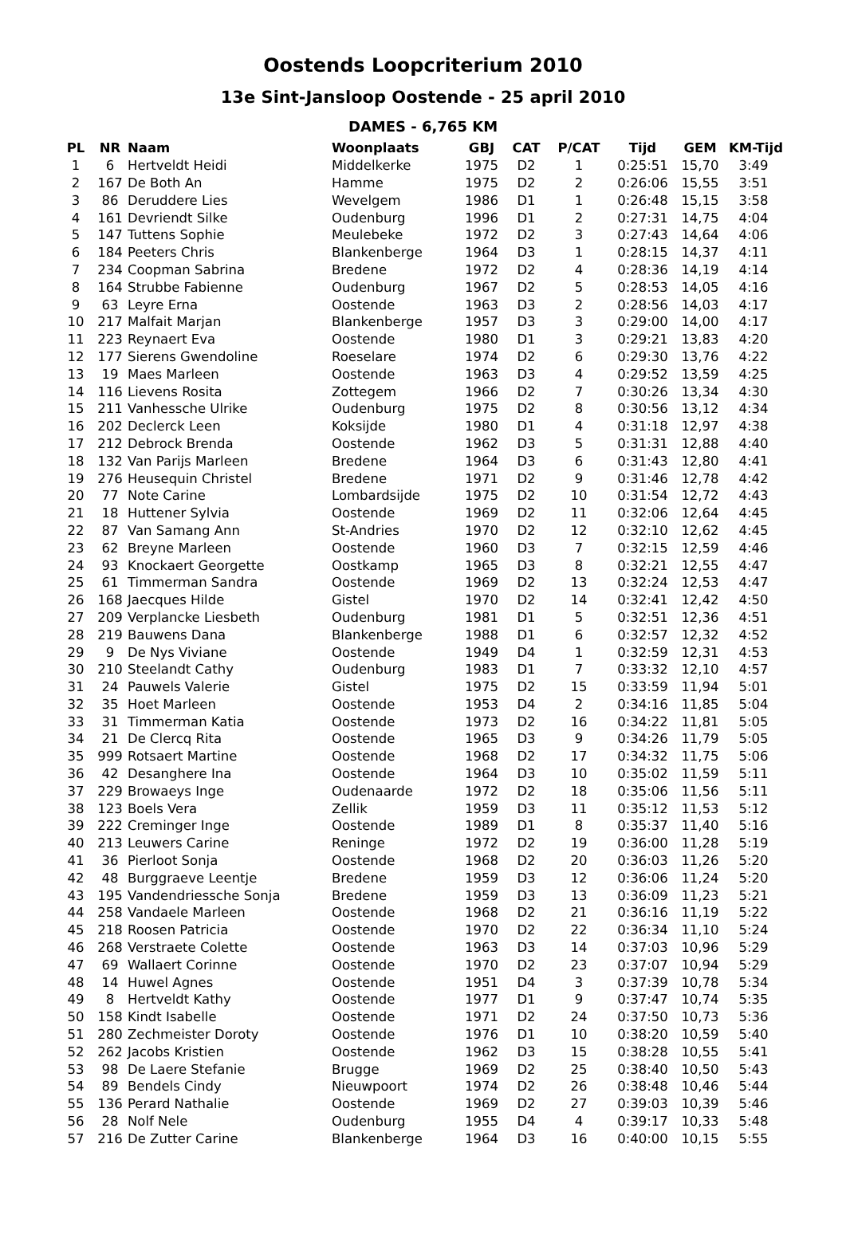Oostends Loopcriterium 2010
13e Sint-Jansloop Oostende - 25 april 2010
DAMES - 6,765 KM
| PL | NR | Naam | Woonplaats | GBJ | CAT | P/CAT | Tijd | GEM | KM-Tijd |
| --- | --- | --- | --- | --- | --- | --- | --- | --- | --- |
| 1 | 6 | Hertveldt Heidi | Middelkerke | 1975 | D2 | 1 | 0:25:51 | 15,70 | 3:49 |
| 2 | 167 | De Both An | Hamme | 1975 | D2 | 2 | 0:26:06 | 15,55 | 3:51 |
| 3 | 86 | Deruddere Lies | Wevelgem | 1986 | D1 | 1 | 0:26:48 | 15,15 | 3:58 |
| 4 | 161 | Devriendt Silke | Oudenburg | 1996 | D1 | 2 | 0:27:31 | 14,75 | 4:04 |
| 5 | 147 | Tuttens Sophie | Meulebeke | 1972 | D2 | 3 | 0:27:43 | 14,64 | 4:06 |
| 6 | 184 | Peeters Chris | Blankenberge | 1964 | D3 | 1 | 0:28:15 | 14,37 | 4:11 |
| 7 | 234 | Coopman Sabrina | Bredene | 1972 | D2 | 4 | 0:28:36 | 14,19 | 4:14 |
| 8 | 164 | Strubbe Fabienne | Oudenburg | 1967 | D2 | 5 | 0:28:53 | 14,05 | 4:16 |
| 9 | 63 | Leyre Erna | Oostende | 1963 | D3 | 2 | 0:28:56 | 14,03 | 4:17 |
| 10 | 217 | Malfait Marjan | Blankenberge | 1957 | D3 | 3 | 0:29:00 | 14,00 | 4:17 |
| 11 | 223 | Reynaert Eva | Oostende | 1980 | D1 | 3 | 0:29:21 | 13,83 | 4:20 |
| 12 | 177 | Sierens Gwendoline | Roeselare | 1974 | D2 | 6 | 0:29:30 | 13,76 | 4:22 |
| 13 | 19 | Maes Marleen | Oostende | 1963 | D3 | 4 | 0:29:52 | 13,59 | 4:25 |
| 14 | 116 | Lievens Rosita | Zottegem | 1966 | D2 | 7 | 0:30:26 | 13,34 | 4:30 |
| 15 | 211 | Vanhessche Ulrike | Oudenburg | 1975 | D2 | 8 | 0:30:56 | 13,12 | 4:34 |
| 16 | 202 | Declerck Leen | Koksijde | 1980 | D1 | 4 | 0:31:18 | 12,97 | 4:38 |
| 17 | 212 | Debrock Brenda | Oostende | 1962 | D3 | 5 | 0:31:31 | 12,88 | 4:40 |
| 18 | 132 | Van Parijs Marleen | Bredene | 1964 | D3 | 6 | 0:31:43 | 12,80 | 4:41 |
| 19 | 276 | Heusequin Christel | Bredene | 1971 | D2 | 9 | 0:31:46 | 12,78 | 4:42 |
| 20 | 77 | Note Carine | Lombardsijde | 1975 | D2 | 10 | 0:31:54 | 12,72 | 4:43 |
| 21 | 18 | Huttener Sylvia | Oostende | 1969 | D2 | 11 | 0:32:06 | 12,64 | 4:45 |
| 22 | 87 | Van Samang Ann | St-Andries | 1970 | D2 | 12 | 0:32:10 | 12,62 | 4:45 |
| 23 | 62 | Breyne Marleen | Oostende | 1960 | D3 | 7 | 0:32:15 | 12,59 | 4:46 |
| 24 | 93 | Knockaert Georgette | Oostkamp | 1965 | D3 | 8 | 0:32:21 | 12,55 | 4:47 |
| 25 | 61 | Timmerman Sandra | Oostende | 1969 | D2 | 13 | 0:32:24 | 12,53 | 4:47 |
| 26 | 168 | Jaecques Hilde | Gistel | 1970 | D2 | 14 | 0:32:41 | 12,42 | 4:50 |
| 27 | 209 | Verplancke Liesbeth | Oudenburg | 1981 | D1 | 5 | 0:32:51 | 12,36 | 4:51 |
| 28 | 219 | Bauwens Dana | Blankenberge | 1988 | D1 | 6 | 0:32:57 | 12,32 | 4:52 |
| 29 | 9 | De Nys Viviane | Oostende | 1949 | D4 | 1 | 0:32:59 | 12,31 | 4:53 |
| 30 | 210 | Steelandt Cathy | Oudenburg | 1983 | D1 | 7 | 0:33:32 | 12,10 | 4:57 |
| 31 | 24 | Pauwels Valerie | Gistel | 1975 | D2 | 15 | 0:33:59 | 11,94 | 5:01 |
| 32 | 35 | Hoet Marleen | Oostende | 1953 | D4 | 2 | 0:34:16 | 11,85 | 5:04 |
| 33 | 31 | Timmerman Katia | Oostende | 1973 | D2 | 16 | 0:34:22 | 11,81 | 5:05 |
| 34 | 21 | De Clercq Rita | Oostende | 1965 | D3 | 9 | 0:34:26 | 11,79 | 5:05 |
| 35 | 999 | Rotsaert Martine | Oostende | 1968 | D2 | 17 | 0:34:32 | 11,75 | 5:06 |
| 36 | 42 | Desanghere Ina | Oostende | 1964 | D3 | 10 | 0:35:02 | 11,59 | 5:11 |
| 37 | 229 | Browaeys Inge | Oudenaarde | 1972 | D2 | 18 | 0:35:06 | 11,56 | 5:11 |
| 38 | 123 | Boels Vera | Zellik | 1959 | D3 | 11 | 0:35:12 | 11,53 | 5:12 |
| 39 | 222 | Creminger Inge | Oostende | 1989 | D1 | 8 | 0:35:37 | 11,40 | 5:16 |
| 40 | 213 | Leuwers Carine | Reninge | 1972 | D2 | 19 | 0:36:00 | 11,28 | 5:19 |
| 41 | 36 | Pierloot Sonja | Oostende | 1968 | D2 | 20 | 0:36:03 | 11,26 | 5:20 |
| 42 | 48 | Burggraeve Leentje | Bredene | 1959 | D3 | 12 | 0:36:06 | 11,24 | 5:20 |
| 43 | 195 | Vandendriessche Sonja | Bredene | 1959 | D3 | 13 | 0:36:09 | 11,23 | 5:21 |
| 44 | 258 | Vandaele Marleen | Oostende | 1968 | D2 | 21 | 0:36:16 | 11,19 | 5:22 |
| 45 | 218 | Roosen Patricia | Oostende | 1970 | D2 | 22 | 0:36:34 | 11,10 | 5:24 |
| 46 | 268 | Verstraete Colette | Oostende | 1963 | D3 | 14 | 0:37:03 | 10,96 | 5:29 |
| 47 | 69 | Wallaert Corinne | Oostende | 1970 | D2 | 23 | 0:37:07 | 10,94 | 5:29 |
| 48 | 14 | Huwel Agnes | Oostende | 1951 | D4 | 3 | 0:37:39 | 10,78 | 5:34 |
| 49 | 8 | Hertveldt Kathy | Oostende | 1977 | D1 | 9 | 0:37:47 | 10,74 | 5:35 |
| 50 | 158 | Kindt Isabelle | Oostende | 1971 | D2 | 24 | 0:37:50 | 10,73 | 5:36 |
| 51 | 280 | Zechmeister Doroty | Oostende | 1976 | D1 | 10 | 0:38:20 | 10,59 | 5:40 |
| 52 | 262 | Jacobs Kristien | Oostende | 1962 | D3 | 15 | 0:38:28 | 10,55 | 5:41 |
| 53 | 98 | De Laere Stefanie | Brugge | 1969 | D2 | 25 | 0:38:40 | 10,50 | 5:43 |
| 54 | 89 | Bendels Cindy | Nieuwpoort | 1974 | D2 | 26 | 0:38:48 | 10,46 | 5:44 |
| 55 | 136 | Perard Nathalie | Oostende | 1969 | D2 | 27 | 0:39:03 | 10,39 | 5:46 |
| 56 | 28 | Nolf Nele | Oudenburg | 1955 | D4 | 4 | 0:39:17 | 10,33 | 5:48 |
| 57 | 216 | De Zutter Carine | Blankenberge | 1964 | D3 | 16 | 0:40:00 | 10,15 | 5:55 |